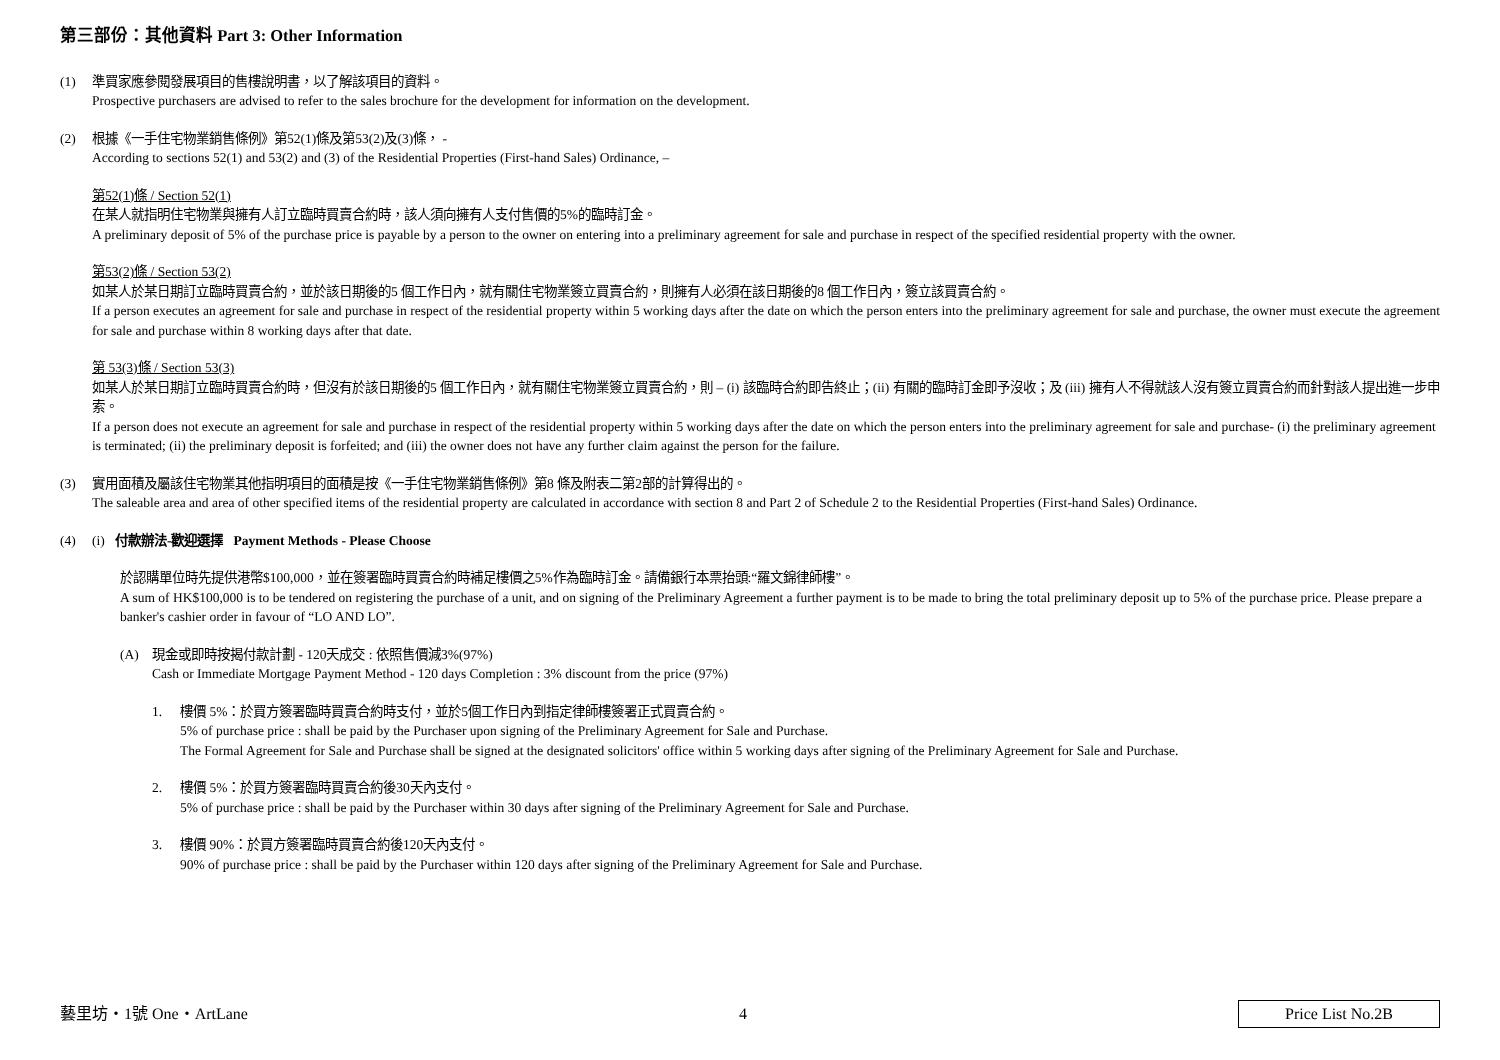第三部份：其他資料 Part 3: Other Information
(1) 準買家應參閱發展項目的售樓說明書，以了解該項目的資料。
Prospective purchasers are advised to refer to the sales brochure for the development for information on the development.
(2) 根據《一手住宅物業銷售條例》第52(1)條及第53(2)及(3)條， -
According to sections 52(1) and 53(2) and (3) of the Residential Properties (First-hand Sales) Ordinance, –
第52(1)條 / Section 52(1)
在某人就指明住宅物業與擁有人訂立臨時買賣合約時，該人須向擁有人支付售價的5%的臨時訂金。
A preliminary deposit of 5% of the purchase price is payable by a person to the owner on entering into a preliminary agreement for sale and purchase in respect of the specified residential property with the owner.
第53(2)條 / Section 53(2)
如某人於某日期訂立臨時買賣合約，並於該日期後的5 個工作日內，就有關住宅物業簽立買賣合約，則擁有人必須在該日期後的8 個工作日內，簽立該買賣合約。
If a person executes an agreement for sale and purchase in respect of the residential property within 5 working days after the date on which the person enters into the preliminary agreement for sale and purchase, the owner must execute the agreement for sale and purchase within 8 working days after that date.
第 53(3)條 / Section 53(3)
如某人於某日期訂立臨時買賣合約時，但沒有於該日期後的5 個工作日內，就有關住宅物業簽立買賣合約，則 – (i) 該臨時合約即告終止；(ii) 有關的臨時訂金即予沒收；及 (iii) 擁有人不得就該人沒有簽立買賣合約而針對該人提出進一步申索。
If a person does not execute an agreement for sale and purchase in respect of the residential property within 5 working days after the date on which the person enters into the preliminary agreement for sale and purchase- (i) the preliminary agreement is terminated; (ii) the preliminary deposit is forfeited; and (iii) the owner does not have any further claim against the person for the failure.
(3) 實用面積及屬該住宅物業其他指明項目的面積是按《一手住宅物業銷售條例》第8 條及附表二第2部的計算得出的。
The saleable area and area of other specified items of the residential property are calculated in accordance with section 8 and Part 2 of Schedule 2 to the Residential Properties (First-hand Sales) Ordinance.
(4) (i) 付款辦法-歡迎選擇 Payment Methods - Please Choose
於認購單位時先提供港幣$100,000，並在簽署臨時買賣合約時補足樓價之5%作為臨時訂金。請備銀行本票抬頭:“羅文錦律師樓”。
A sum of HK$100,000 is to be tendered on registering the purchase of a unit, and on signing of the Preliminary Agreement a further payment is to be made to bring the total preliminary deposit up to 5% of the purchase price. Please prepare a banker's cashier order in favour of “LO AND LO”.
(A) 現金或即時按揭付款計劃 - 120天成交 : 依照售價減3%(97%)
Cash or Immediate Mortgage Payment Method - 120 days Completion : 3% discount from the price (97%)
1. 樓價 5%：於買方簽署臨時買賣合約時支付，並於5個工作日內到指定律師樓簽署正式買賣合約。
5% of purchase price : shall be paid by the Purchaser upon signing of the Preliminary Agreement for Sale and Purchase.
The Formal Agreement for Sale and Purchase shall be signed at the designated solicitors' office within 5 working days after signing of the Preliminary Agreement for Sale and Purchase.
2. 樓價 5%：於買方簽署臨時買賣合約後30天內支付。
5% of purchase price : shall be paid by the Purchaser within 30 days after signing of the Preliminary Agreement for Sale and Purchase.
3. 樓價 90%：於買方簽署臨時買賣合約後120天內支付。
90% of purchase price : shall be paid by the Purchaser within 120 days after signing of the Preliminary Agreement for Sale and Purchase.
藝里坊・1號 One・ArtLane 4
Price List No.2B